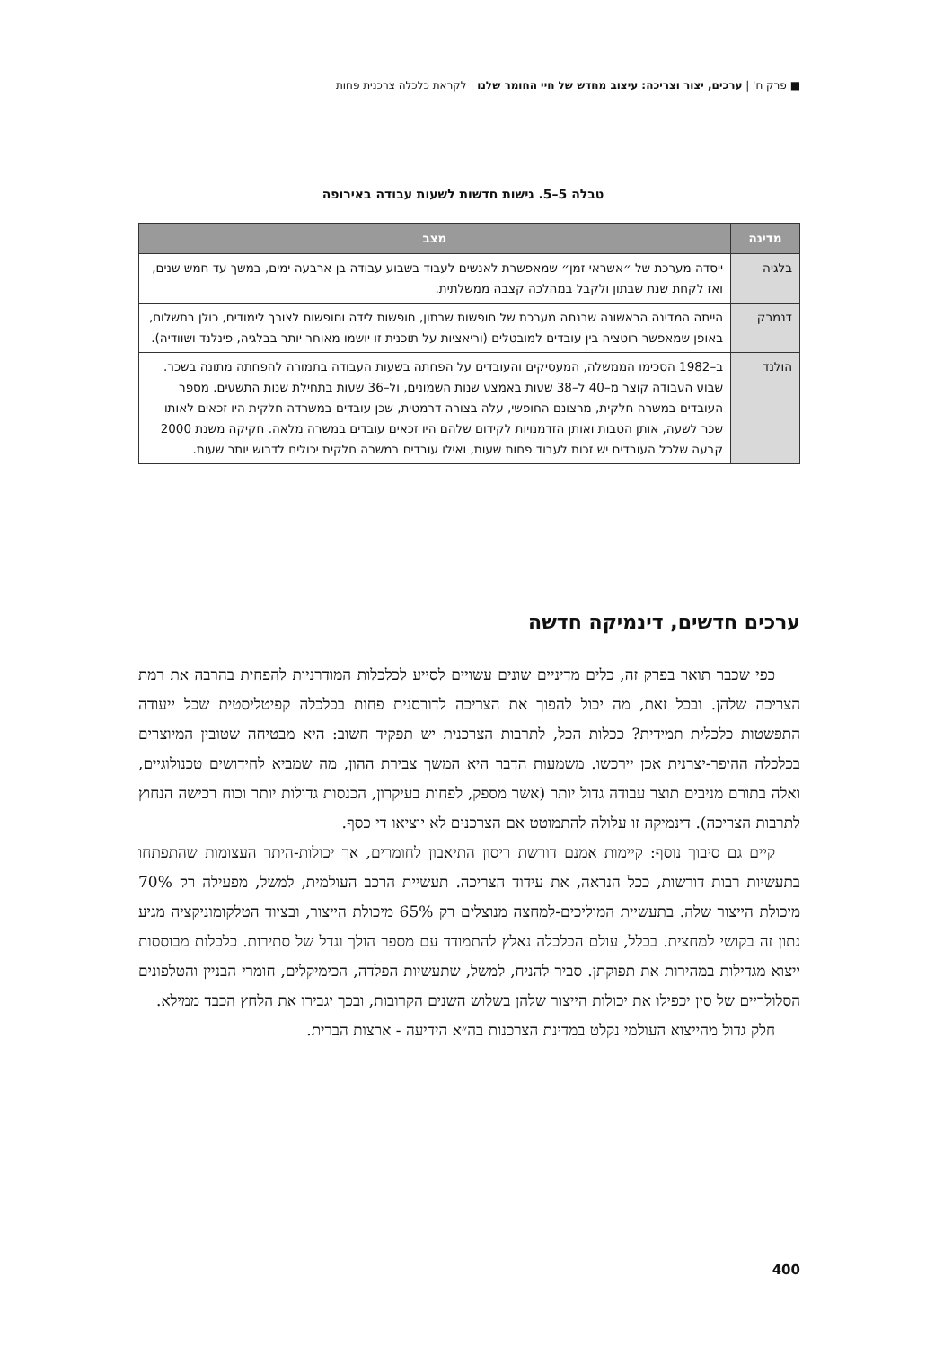■ פרק ח' | ערכים, יצור וצריכה: עיצוב מחדש של חיי החומר שלנו | לקראת כלכלה צרכנית פחות
טבלה 5–5. גישות חדשות לשעות עבודה באירופה
| מדינה | מצב |
| --- | --- |
| בלגיה | ייסדה מערכת של ״אשראי זמן״ שמאפשרת לאנשים לעבוד בשבוע עבודה בן ארבעה ימים, במשך עד חמש שנים, ואז לקחת שנת שבתון ולקבל במהלכה קצבה ממשלתית. |
| דנמרק | הייתה המדינה הראשונה שבנתה מערכת של חופשות שבתון, חופשות לידה וחופשות לצורך לימודים, כולן בתשלום, באופן שמאפשר רוטציה בין עובדים למובטלים (וריאציות על תוכנית זו יושמו מאוחר יותר בבלגיה, פינלנד ושוודיה). |
| הולנד | ב–1982 הסכימו הממשלה, המעסיקים והעובדים על הפחתה בשעות העבודה בתמורה להפחתה מתונה בשכר. שבוע העבודה קוצר מ–40 ל–38 שעות באמצע שנות השמונים, ול–36 שעות בתחילת שנות התשעים. מספר העובדים במשרה חלקית, מרצונם החופשי, עלה בצורה דרמטית, שכן עובדים במשרדה חלקית היו זכאים לאותו שכר לשעה, אותן הטבות ואותן הזדמנויות לקידום שלהם היו זכאים עובדים במשרה מלאה. חקיקה משנת 2000 קבעה שלכל העובדים יש זכות לעבוד פחות שעות, ואילו עובדים במשרה חלקית יכולים לדרוש יותר שעות. |
ערכים חדשים, דינמיקה חדשה
כפי שכבר תואר בפרק זה, כלים מדיניים שונים עשויים לסייע לכלכלות המודרניות להפחית בהרבה את רמת הצריכה שלהן. ובכל זאת, מה יכול להפוך את הצריכה לדורסנית פחות בכלכלה קפיטליסטית שכל ייעודה התפשטות כלכלית תמידית? ככלות הכל, לתרבות הצרכנית יש תפקיד חשוב: היא מבטיחה שטובין המיוצרים בכלכלה ההיפר-יצרנית אכן יירכשו. משמעות הדבר היא המשך צבירת ההון, מה שמביא לחידושים טכנולוגיים, ואלה בתורם מניבים תוצר עבודה גדול יותר (אשר מספק, לפחות בעיקרון, הכנסות גדולות יותר וכוח רכישה הנחוץ לתרבות הצריכה). דינמיקה זו עלולה להתמוטט אם הצרכנים לא יוציאו די כסף.
קיים גם סיבוך נוסף: קיימות אמנם דורשת ריסון התיאבון לחומרים, אך יכולות-היתר העצומות שהתפתחו בתעשיות רבות דורשות, ככל הנראה, את עידוד הצריכה. תעשיית הרכב העולמית, למשל, מפעילה רק 70% מיכולת הייצור שלה. בתעשיית המוליכים-למחצה מנוצלים רק 65% מיכולת הייצור, ובציוד הטלקומוניקציה מגיע נתון זה בקושי למחצית. בכלל, עולם הכלכלה נאלץ להתמודד עם מספר הולך וגדל של סתירות. כלכלות מבוססות ייצוא מגדילות במהירות את תפוקתן. סביר להניח, למשל, שתעשיות הפלדה, הכימיקלים, חומרי הבניין והטלפונים הסלולריים של סין יכפילו את יכולות הייצור שלהן בשלוש השנים הקרובות, ובכך יגבירו את הלחץ הכבד ממילא.
חלק גדול מהייצוא העולמי נקלט במדינת הצרכנות בה״א הידיעה - ארצות הברית.
400